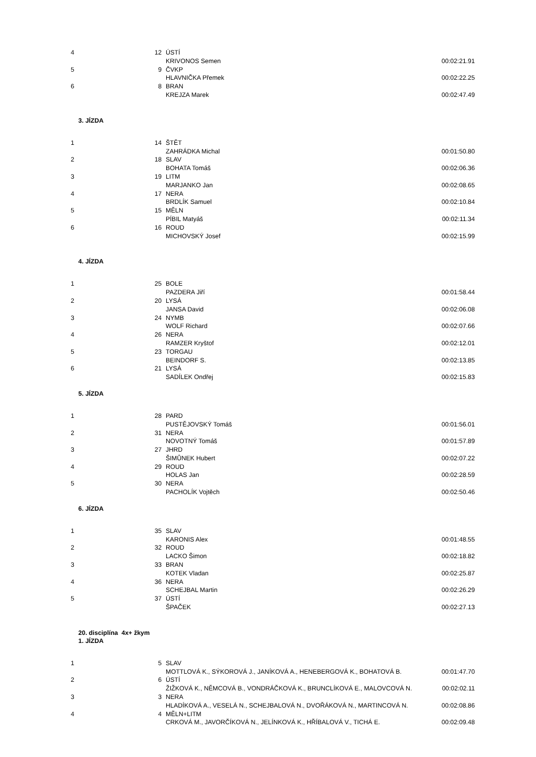| 4 | 12 | ÚSTÍ | |
| | | KRIVONOS Semen | 00:02:21.91 |
| 5 | 9 | ČVKP | |
| | | HLAVNIČKA Přemek | 00:02:22.25 |
| 6 | 8 | BRAN | |
| | | KREJZA Marek | 00:02:47.49 |
3. JÍZDA
| 1 | 14 | ŠTĚT | |
| | | ZAHRÁDKA Michal | 00:01:50.80 |
| 2 | 18 | SLAV | |
| | | BOHATA Tomáš | 00:02:06.36 |
| 3 | 19 | LITM | |
| | | MARJANKO Jan | 00:02:08.65 |
| 4 | 17 | NERA | |
| | | BRDLÍK Samuel | 00:02:10.84 |
| 5 | 15 | MĚLN | |
| | | PÍBIL Matyáš | 00:02:11.34 |
| 6 | 16 | ROUD | |
| | | MICHOVSKÝ Josef | 00:02:15.99 |
4. JÍZDA
| 1 | 25 | BOLE | |
| | | PAZDERA Jiří | 00:01:58.44 |
| 2 | 20 | LYSÁ | |
| | | JANSA David | 00:02:06.08 |
| 3 | 24 | NYMB | |
| | | WOLF Richard | 00:02:07.66 |
| 4 | 26 | NERA | |
| | | RAMZER Kryštof | 00:02:12.01 |
| 5 | 23 | TORGAU | |
| | | BEINDORF S. | 00:02:13.85 |
| 6 | 21 | LYSÁ | |
| | | SADÍLEK Ondřej | 00:02:15.83 |
5. JÍZDA
| 1 | 28 | PARD | |
| | | PUSTĚJOVSKÝ Tomáš | 00:01:56.01 |
| 2 | 31 | NERA | |
| | | NOVOTNÝ Tomáš | 00:01:57.89 |
| 3 | 27 | JHRD | |
| | | ŠIMŮNEK Hubert | 00:02:07.22 |
| 4 | 29 | ROUD | |
| | | HOLAS Jan | 00:02:28.59 |
| 5 | 30 | NERA | |
| | | PACHOLÍK Vojtěch | 00:02:50.46 |
6. JÍZDA
| 1 | 35 | SLAV | |
| | | KARONIS Alex | 00:01:48.55 |
| 2 | 32 | ROUD | |
| | | LACKO Šimon | 00:02:18.82 |
| 3 | 33 | BRAN | |
| | | KOTEK Vladan | 00:02:25.87 |
| 4 | 36 | NERA | |
| | | SCHEJBAL Martin | 00:02:26.29 |
| 5 | 37 | ÚSTÍ | |
| | | ŠPAČEK | 00:02:27.13 |
20. disciplína 4x+ žkym
1. JÍZDA
| 1 | 5 | SLAV | |
| | | MOTTLOVÁ K., SÝKOROVÁ J., JANÍKOVÁ A., HENEBERGOVÁ K., BOHATOVÁ B. | 00:01:47.70 |
| 2 | 6 | ÚSTÍ | |
| | | ŽIŽKOVÁ K., NĚMCOVÁ B., VONDRÁČKOVÁ K., BRUNCLÍKOVÁ E., MALOVCOVÁ N. | 00:02:02.11 |
| 3 | 3 | NERA | |
| | | HLADÍKOVÁ A., VESELÁ N., SCHEJBALOVÁ N., DVOŘÁKOVÁ N., MARTINCOVÁ N. | 00:02:08.86 |
| 4 | 4 | MĚLN+LITM | |
| | | CRKOVÁ M., JAVORČÍKOVÁ N., JELÍNKOVÁ K., HŘÍBALOVÁ V., TICHÁ E. | 00:02:09.48 |